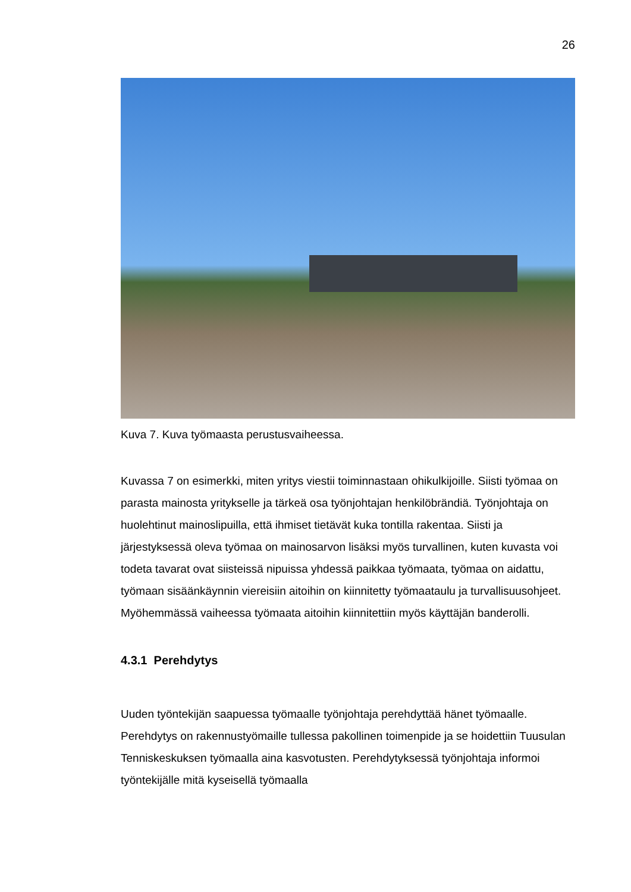26
Kuva 7. Kuva työmaasta perustusvaiheessa.
Kuvassa 7 on esimerkki, miten yritys viestii toiminnastaan ohikulkijoille. Siisti työmaa on parasta mainosta yritykselle ja tärkeä osa työnjohtajan henkilöbrändiä. Työnjohtaja on huolehtinut mainoslipuilla, että ihmiset tietävät kuka tontilla rakentaa. Siisti ja järjestyksessä oleva työmaa on mainosarvon lisäksi myös turvallinen, kuten kuvasta voi todeta tavarat ovat siisteissä nipuissa yhdessä paikkaa työmaata, työmaa on aidattu, työmaan sisäänkäynnin viereisiin aitoihin on kiinnitetty työmaataulu ja turvallisuusohjeet. Myöhemmässä vaiheessa työmaata aitoihin kiinnitettiin myös käyttäjän banderolli.
4.3.1 Perehdytys
Uuden työntekijän saapuessa työmaalle työnjohtaja perehdyttää hänet työmaalle. Perehdytys on rakennustyömaille tullessa pakollinen toimenpide ja se hoidettiin Tuusulan Tenniskeskuksen työmaalla aina kasvotusten. Perehdytyksessä työnjohtaja informoi työntekijälle mitä kyseisellä työmaalla